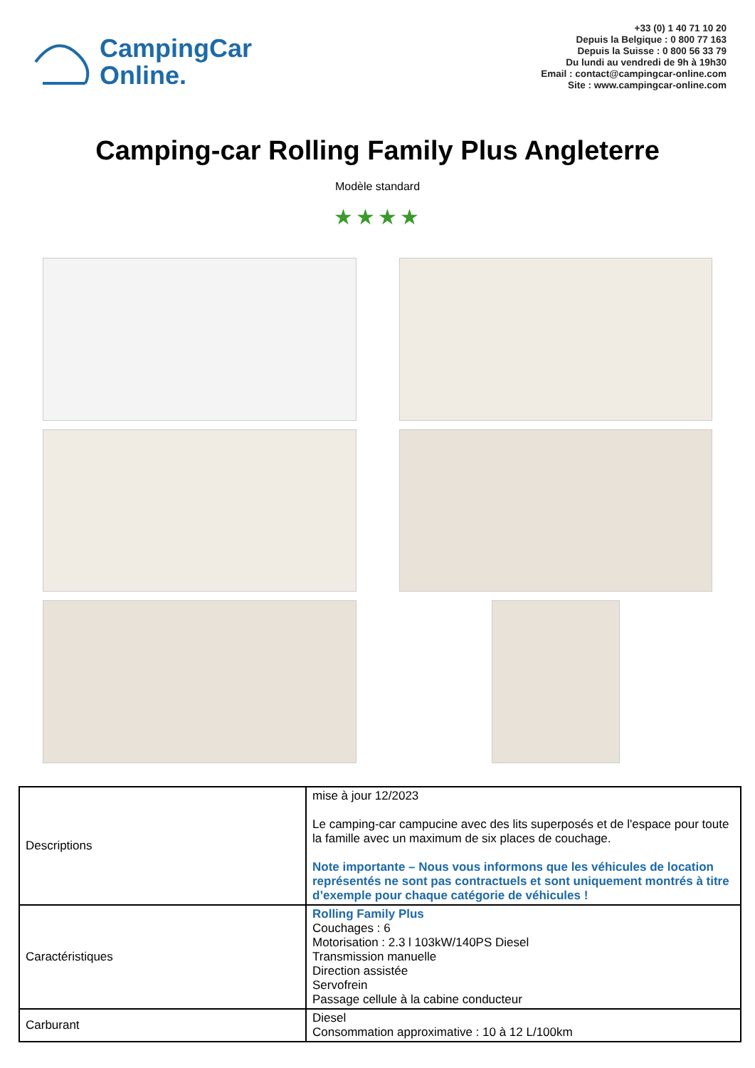CampingCar
Online.
+33 (0) 1 40 71 10 20
Depuis la Belgique : 0 800 77 163
Depuis la Suisse : 0 800 56 33 79
Du lundi au vendredi de 9h à 19h30
Email : contact@campingcar-online.com
Site : www.campingcar-online.com
Camping-car Rolling Family Plus Angleterre
Modèle standard
★★★★
| Descriptions | mise à jour 12/2023 Le camping-car campucine avec des lits superposés et de l'espace pour toute la famille avec un maximum de six places de couchage. Note importante – Nous vous informons que les véhicules de location représentés ne sont pas contractuels et sont uniquement montrés à titre d’exemple pour chaque catégorie de véhicules ! |
| Caractéristiques | Rolling Family Plus Couchages : 6 Motorisation : 2.3 l 103kW/140PS Diesel Transmission manuelle Direction assistée Servofrein Passage cellule à la cabine conducteur |
| Carburant | Diesel Consommation approximative : 10 à 12 L/100km |